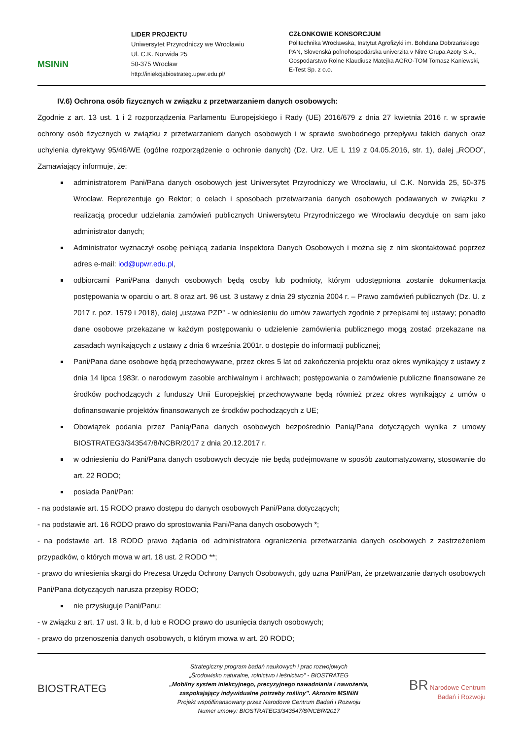MSINiN
LIDER PROJEKTU
Uniwersytet Przyrodniczy we Wrocławiu
Ul. C.K. Norwida 25
50-375 Wrocław
http://iniekcjabiostrateg.upwr.edu.pl/
CZŁONKOWIE KONSORCJUM
Politechnika Wrocławska, Instytut Agrofizyki im. Bohdana Dobrzańskiego PAN, Slovenská poľnohospodárska univerzita v Nitre Grupa Azoty S.A., Gospodarstwo Rolne Klaudiusz Matejka AGRO-TOM Tomasz Kaniewski, E-Test Sp. z o.o.
IV.6) Ochrona osób fizycznych w związku z przetwarzaniem danych osobowych:
Zgodnie z art. 13 ust. 1 i 2 rozporządzenia Parlamentu Europejskiego i Rady (UE) 2016/679 z dnia 27 kwietnia 2016 r. w sprawie ochrony osób fizycznych w związku z przetwarzaniem danych osobowych i w sprawie swobodnego przepływu takich danych oraz uchylenia dyrektywy 95/46/WE (ogólne rozporządzenie o ochronie danych) (Dz. Urz. UE L 119 z 04.05.2016, str. 1), dalej „RODO”, Zamawiający informuje, że:
administratorem Pani/Pana danych osobowych jest Uniwersytet Przyrodniczy we Wrocławiu, ul C.K. Norwida 25, 50-375 Wrocław. Reprezentuje go Rektor; o celach i sposobach przetwarzania danych osobowych podawanych w związku z realizacją procedur udzielania zamówień publicznych Uniwersytetu Przyrodniczego we Wrocławiu decyduje on sam jako administrator danych;
Administrator wyznaczył osobę pełniącą zadania Inspektora Danych Osobowych i można się z nim skontaktować poprzez adres e-mail: iod@upwr.edu.pl,
odbiorcami Pani/Pana danych osobowych będą osoby lub podmioty, którym udostępniona zostanie dokumentacja postępowania w oparciu o art. 8 oraz art. 96 ust. 3 ustawy z dnia 29 stycznia 2004 r. – Prawo zamówień publicznych (Dz. U. z 2017 r. poz. 1579 i 2018), dalej „ustawa PZP” - w odniesieniu do umów zawartych zgodnie z przepisami tej ustawy; ponadto dane osobowe przekazane w każdym postępowaniu o udzielenie zamówienia publicznego mogą zostać przekazane na zasadach wynikających z ustawy z dnia 6 września 2001r. o dostępie do informacji publicznej;
Pani/Pana dane osobowe będą przechowywane, przez okres 5 lat od zakończenia projektu oraz okres wynikający z ustawy z dnia 14 lipca 1983r. o narodowym zasobie archiwalnym i archiwach; postępowania o zamówienie publiczne finansowane ze środków pochodzących z funduszy Unii Europejskiej przechowywane będą również przez okres wynikający z umów o dofinansowanie projektów finansowanych ze środków pochodzących z UE;
Obowiązek podania przez Panią/Pana danych osobowych bezpośrednio Panią/Pana dotyczących wynika z umowy BIOSTRATEG3/343547/8/NCBR/2017 z dnia 20.12.2017 r.
w odniesieniu do Pani/Pana danych osobowych decyzje nie będą podejmowane w sposób zautomatyzowany, stosowanie do art. 22 RODO;
posiada Pani/Pan:
- na podstawie art. 15 RODO prawo dostępu do danych osobowych Pani/Pana dotyczących;
- na podstawie art. 16 RODO prawo do sprostowania Pani/Pana danych osobowych *;
- na podstawie art. 18 RODO prawo żądania od administratora ograniczenia przetwarzania danych osobowych z zastrzeżeniem przypadków, o których mowa w art. 18 ust. 2 RODO **;
- prawo do wniesienia skargi do Prezesa Urzędu Ochrony Danych Osobowych, gdy uzna Pani/Pan, że przetwarzanie danych osobowych Pani/Pana dotyczących narusza przepisy RODO;
nie przysługuje Pani/Panu:
- w związku z art. 17 ust. 3 lit. b, d lub e RODO prawo do usunięcia danych osobowych;
- prawo do przenoszenia danych osobowych, o którym mowa w art. 20 RODO;
BIOSTRATEG
Strategiczny program badań naukowych i prac rozwojowych
„Środowisko naturalne, rolnictwo i leśnictwo” - BIOSTRATEG
„Mobilny system iniekcyjnego, precyzyjnego nawadniania i nawożenia,
zaspokajający indywidualne potrzeby rośliny”. Akronim MSINiN
Projekt współfinansowany przez Narodowe Centrum Badań i Rozwoju
Numer umowy: BIOSTRATEG3/343547/8/NCBR/2017
BR Narodowe Centrum
Badań i Rozwoju